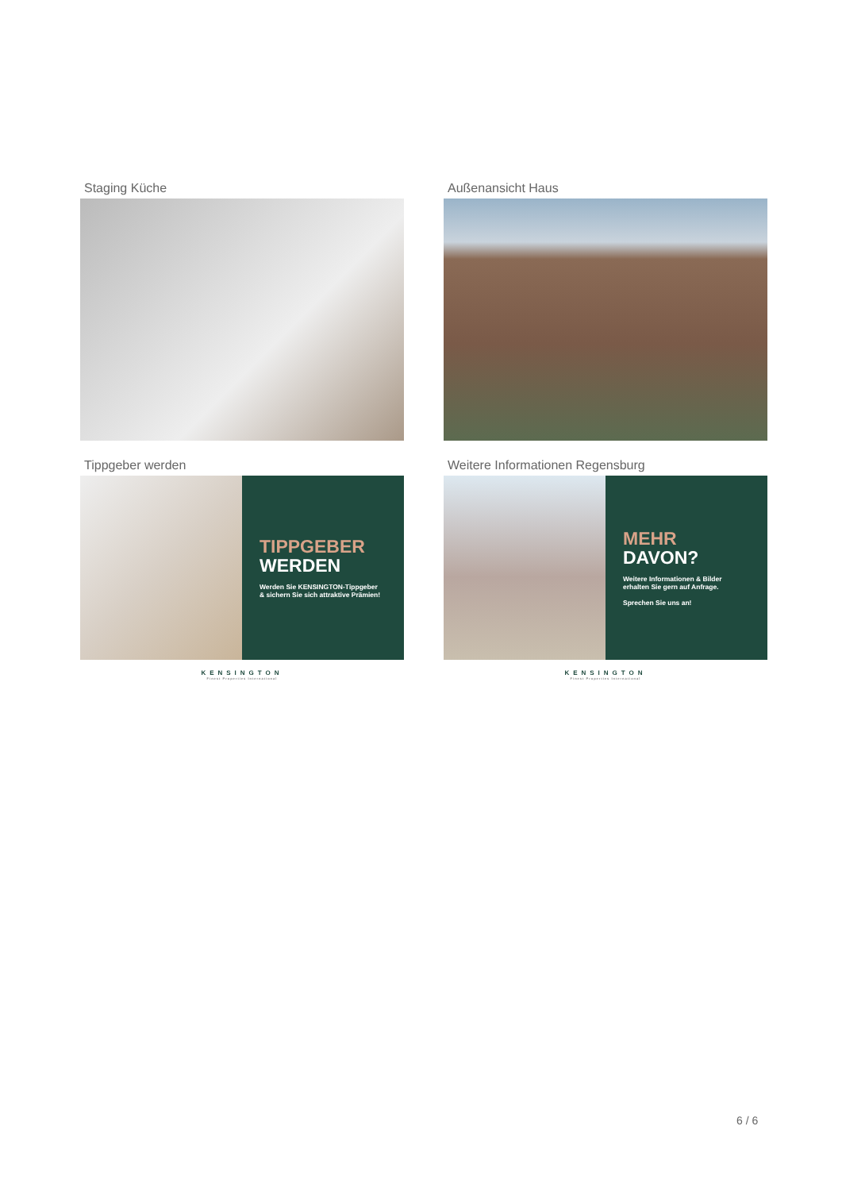Staging Küche
Außenansicht Haus
Tippgeber werden
TIPPGEBER
WERDEN
Werden Sie KENSINGTON-Tippgeber
& sichern Sie sich attraktive Prämien!
KENSINGTON
Finest Properties International
Weitere Informationen Regensburg
MEHR
DAVON?
Weitere Informationen & Bilder
erhalten Sie gern auf Anfrage.
Sprechen Sie uns an!
KENSINGTON
Finest Properties International
6 / 6